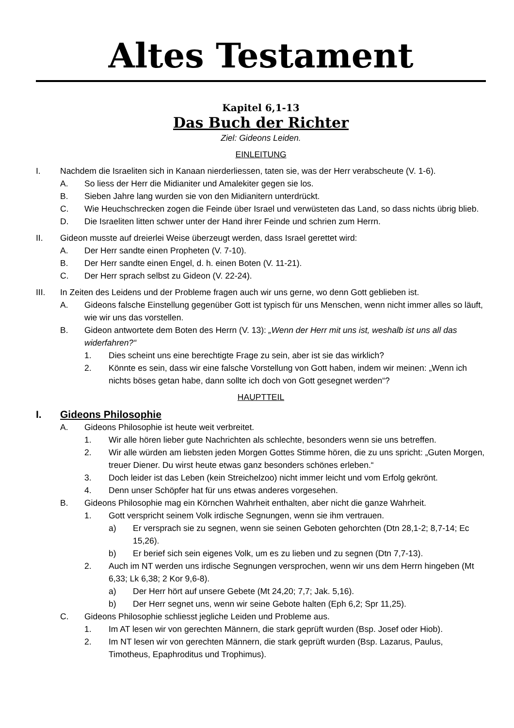Altes Testament
Kapitel 6,1-13
Das Buch der Richter
Ziel: Gideons Leiden.
EINLEITUNG
I. Nachdem die Israeliten sich in Kanaan nierderliessen, taten sie, was der Herr verabscheute (V. 1-6).
A. So liess der Herr die Midianiter und Amalekiter gegen sie los.
B. Sieben Jahre lang wurden sie von den Midianitern unterdrückt.
C. Wie Heuchschrecken zogen die Feinde über Israel und verwüsteten das Land, so dass nichts übrig blieb.
D. Die Israeliten litten schwer unter der Hand ihrer Feinde und schrien zum Herrn.
II. Gideon musste auf dreierlei Weise überzeugt werden, dass Israel gerettet wird:
A. Der Herr sandte einen Propheten (V. 7-10).
B. Der Herr sandte einen Engel, d. h. einen Boten (V. 11-21).
C. Der Herr sprach selbst zu Gideon (V. 22-24).
III. In Zeiten des Leidens und der Probleme fragen auch wir uns gerne, wo denn Gott geblieben ist.
A. Gideons falsche Einstellung gegenüber Gott ist typisch für uns Menschen, wenn nicht immer alles so läuft, wie wir uns das vorstellen.
B. Gideon antwortete dem Boten des Herrn (V. 13): „Wenn der Herr mit uns ist, weshalb ist uns all das widerfahren?“
1. Dies scheint uns eine berechtigte Frage zu sein, aber ist sie das wirklich?
2. Könnte es sein, dass wir eine falsche Vorstellung von Gott haben, indem wir meinen: „Wenn ich nichts böses getan habe, dann sollte ich doch von Gott gesegnet werden“?
HAUPTTEIL
I. Gideons Philosophie
A. Gideons Philosophie ist heute weit verbreitet.
1. Wir alle hören lieber gute Nachrichten als schlechte, besonders wenn sie uns betreffen.
2. Wir alle würden am liebsten jeden Morgen Gottes Stimme hören, die zu uns spricht: „Guten Morgen, treuer Diener. Du wirst heute etwas ganz besonders schönes erleben.“
3. Doch leider ist das Leben (kein Streichelzoo) nicht immer leicht und vom Erfolg gekrönt.
4. Denn unser Schöpfer hat für uns etwas anderes vorgesehen.
B. Gideons Philosophie mag ein Körnchen Wahrheit enthalten, aber nicht die ganze Wahrheit.
1. Gott verspricht seinem Volk irdische Segnungen, wenn sie ihm vertrauen.
a) Er versprach sie zu segnen, wenn sie seinen Geboten gehorchten (Dtn 28,1-2; 8,7-14; Ec 15,26).
b) Er berief sich sein eigenes Volk, um es zu lieben und zu segnen (Dtn 7,7-13).
2. Auch im NT werden uns irdische Segnungen versprochen, wenn wir uns dem Herrn hingeben (Mt 6,33; Lk 6,38; 2 Kor 9,6-8).
a) Der Herr hört auf unsere Gebete (Mt 24,20; 7,7; Jak. 5,16).
b) Der Herr segnet uns, wenn wir seine Gebote halten (Eph 6,2; Spr 11,25).
C. Gideons Philosophie schliesst jegliche Leiden und Probleme aus.
1. Im AT lesen wir von gerechten Männern, die stark geprüft wurden (Bsp. Josef oder Hiob).
2. Im NT lesen wir von gerechten Männern, die stark geprüft wurden (Bsp. Lazarus, Paulus, Timotheus, Epaphroditus und Trophimus).